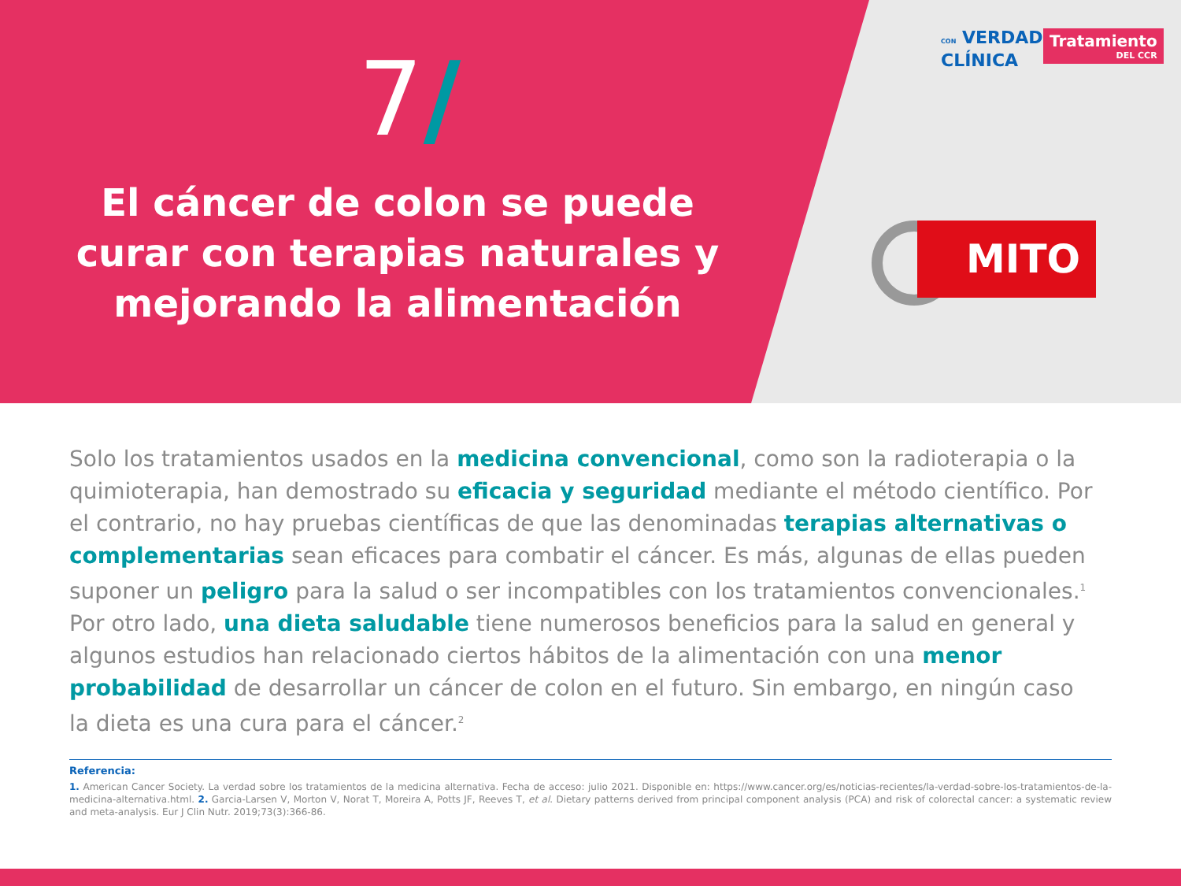7/
CON VERDAD
CLÍNICA
Tratamiento
DEL CCR
El cáncer de colon se puede curar con terapias naturales y mejorando la alimentación
MITO
Solo los tratamientos usados en la medicina convencional, como son la radioterapia o la quimioterapia, han demostrado su eficacia y seguridad mediante el método científico. Por el contrario, no hay pruebas científicas de que las denominadas terapias alternativas o complementarias sean eficaces para combatir el cáncer. Es más, algunas de ellas pueden suponer un peligro para la salud o ser incompatibles con los tratamientos convencionales.<sup>1</sup>
Por otro lado, una dieta saludable tiene numerosos beneficios para la salud en general y algunos estudios han relacionado ciertos hábitos de la alimentación con una menor probabilidad de desarrollar un cáncer de colon en el futuro. Sin embargo, en ningún caso
la dieta es una cura para el cáncer.<sup>2</sup>
Referencia:
1. American Cancer Society. La verdad sobre los tratamientos de la medicina alternativa. Fecha de acceso: julio 2021. Disponible en: https://www.cancer.org/es/noticias-recientes/la-verdad-sobre-los-tratamientos-de-la-medicina-alternativa.html. 2. Garcia-Larsen V, Morton V, Norat T, Moreira A, Potts JF, Reeves T, et al. Dietary patterns derived from principal component analysis (PCA) and risk of colorectal cancer: a systematic review and meta-analysis. Eur J Clin Nutr. 2019;73(3):366-86.